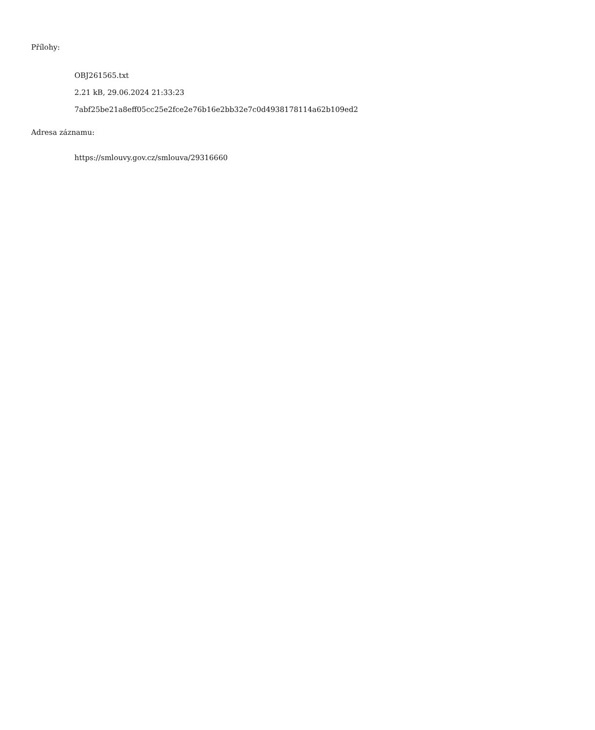Přílohy:
OBJ261565.txt
2.21 kB, 29.06.2024 21:33:23
7abf25be21a8eff05cc25e2fce2e76b16e2bb32e7c0d4938178114a62b109ed2
Adresa záznamu:
https://smlouvy.gov.cz/smlouva/29316660